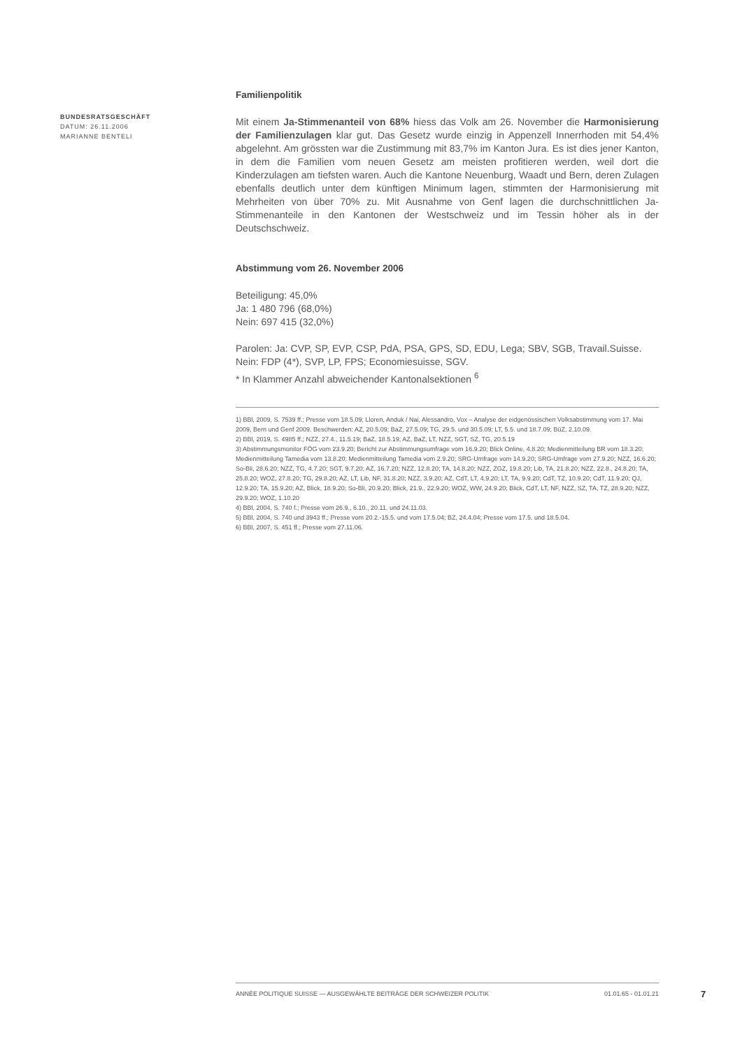BUNDESRATSGESCHÄFT
DATUM: 26.11.2006
MARIANNE BENTELI
Familienpolitik
Mit einem Ja-Stimmenanteil von 68% hiess das Volk am 26. November die Harmonisierung der Familienzulagen klar gut. Das Gesetz wurde einzig in Appenzell Innerrhoden mit 54,4% abgelehnt. Am grössten war die Zustimmung mit 83,7% im Kanton Jura. Es ist dies jener Kanton, in dem die Familien vom neuen Gesetz am meisten profitieren werden, weil dort die Kinderzulagen am tiefsten waren. Auch die Kantone Neuenburg, Waadt und Bern, deren Zulagen ebenfalls deutlich unter dem künftigen Minimum lagen, stimmten der Harmonisierung mit Mehrheiten von über 70% zu. Mit Ausnahme von Genf lagen die durchschnittlichen Ja-Stimmenanteile in den Kantonen der Westschweiz und im Tessin höher als in der Deutschschweiz.
Abstimmung vom 26. November 2006
Beteiligung: 45,0%
Ja: 1 480 796 (68,0%)
Nein: 697 415 (32,0%)
Parolen: Ja: CVP, SP, EVP, CSP, PdA, PSA, GPS, SD, EDU, Lega; SBV, SGB, Travail.Suisse.
Nein: FDP (4*), SVP, LP, FPS; Economiesuisse, SGV.
* In Klammer Anzahl abweichender Kantonalsektionen <sup>6</sup>
1) BBl, 2009, S. 7539 ff.; Presse vom 18.5.09; Lloren, Anduk / Nai, Alessandro, Vox – Analyse der eidgenössischen Volksabstimmung vom 17. Mai 2009, Bern und Genf 2009. Beschwerden: AZ, 20.5.09; BaZ, 27.5.09; TG, 29.5. und 30.5.09; LT, 5.5. und 18.7.09; BüZ, 2.10.09.
2) BBl, 2019, S. 4985 ff.; NZZ, 27.4., 11.5.19; BaZ, 18.5.19; AZ, BaZ, LT, NZZ, SGT, SZ, TG, 20.5.19
3) Abstimmungsmonitor FÖG vom 23.9.20; Bericht zur Abstimmungsumfrage vom 16.9.20; Blick Online, 4.8.20; Medienmitteilung BR vom 18.3.20; Medienmitteilung Tamedia vom 13.8.20; Medienmitteilung Tamedia vom 2.9.20; SRG-Umfrage vom 14.9.20; SRG-Umfrage vom 27.9.20; NZZ, 16.6.20; So-Bli, 28.6.20; NZZ, TG, 4.7.20; SGT, 9.7.20; AZ, 16.7.20; NZZ, 12.8.20; TA, 14.8.20; NZZ, ZGZ, 19.8.20; Lib, TA, 21.8.20; NZZ, 22.8., 24.8.20; TA, 25.8.20; WOZ, 27.8.20; TG, 29.8.20; AZ, LT, Lib, NF, 31.8.20; NZZ, 3.9.20; AZ, CdT, LT, 4.9.20; LT, TA, 9.9.20; CdT, TZ, 10.9.20; CdT, 11.9.20; QJ, 12.9.20; TA, 15.9.20; AZ, Blick, 18.9.20; So-Bli, 20.9.20; Blick, 21.9., 22.9.20; WOZ, WW, 24.9.20; Blick, CdT, LT, NF, NZZ, SZ, TA, TZ, 28.9.20; NZZ, 29.9.20; WOZ, 1.10.20
4) BBl, 2004, S. 740 f.; Presse vom 26.9., 6.10., 20.11. und 24.11.03.
5) BBl, 2004, S. 740 und 3943 ff.; Presse vom 20.2.-15.5. und vom 17.5.04; BZ, 24.4.04; Presse vom 17.5. und 18.5.04.
6) BBl, 2007, S. 451 ff.; Presse vom 27.11.06.
ANNÉE POLITIQUE SUISSE — AUSGEWÄHLTE BEITRÄGE DER SCHWEIZER POLITIK 01.01.65 - 01.01.21
7